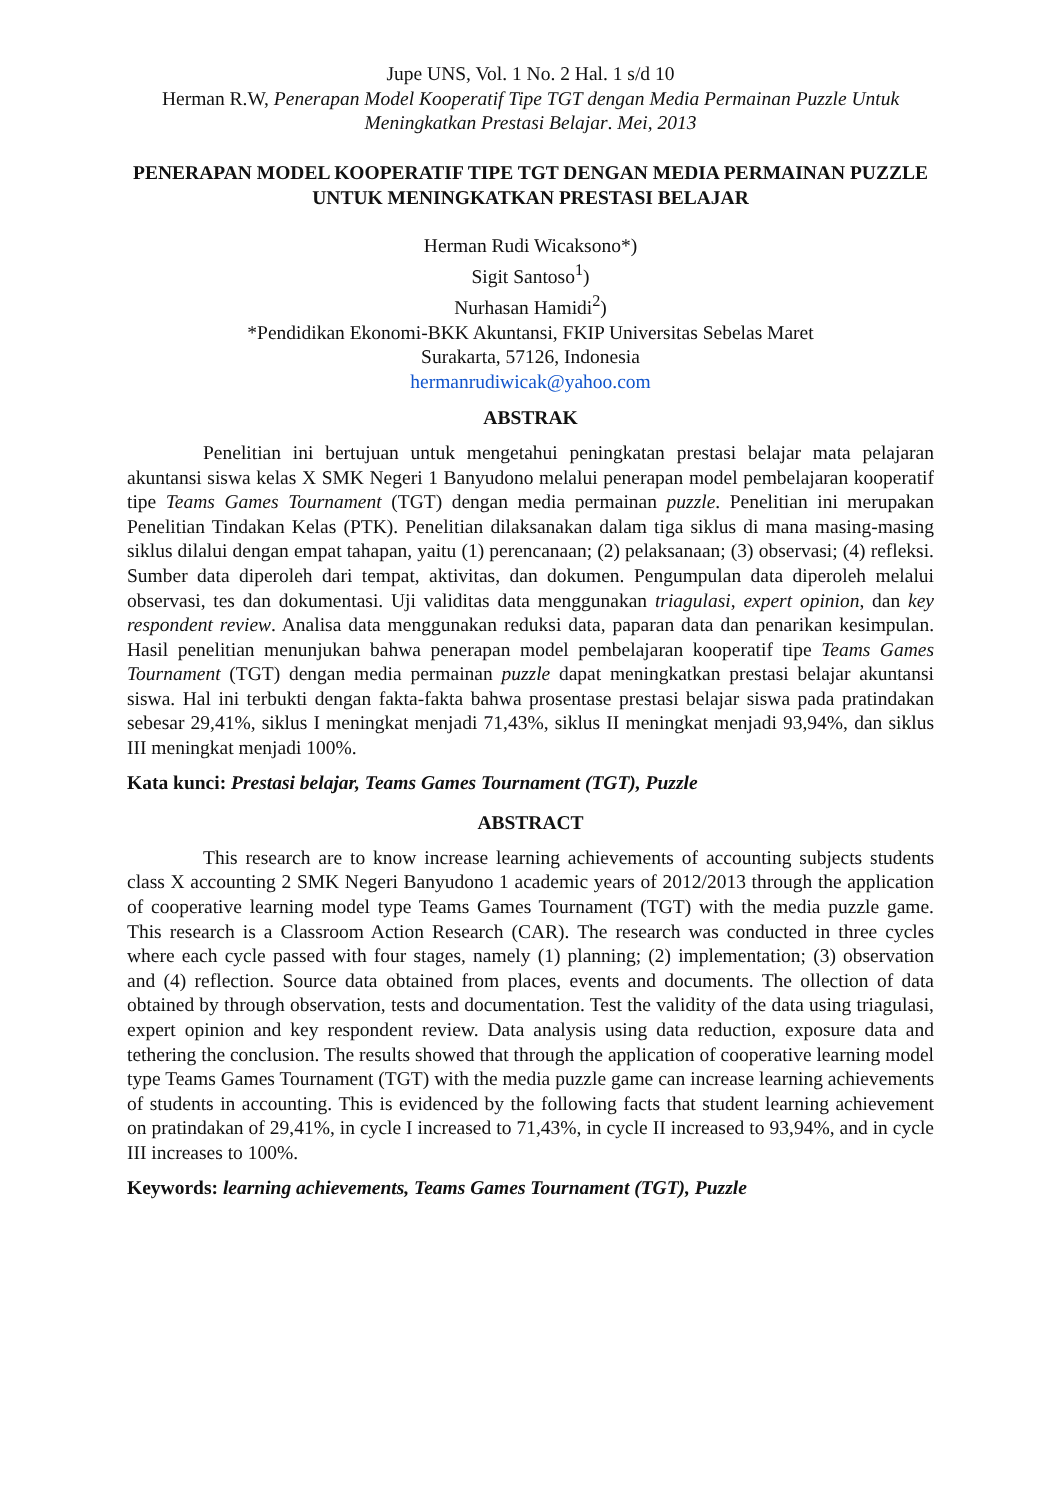Jupe UNS, Vol. 1 No. 2 Hal. 1 s/d 10
Herman R.W, Penerapan Model Kooperatif Tipe TGT dengan Media Permainan Puzzle Untuk Meningkatkan Prestasi Belajar. Mei, 2013
PENERAPAN MODEL KOOPERATIF TIPE TGT DENGAN MEDIA PERMAINAN PUZZLE UNTUK MENINGKATKAN PRESTASI BELAJAR
Herman Rudi Wicaksono*)
Sigit Santoso<sup>1</sup>)
Nurhasan Hamidi<sup>2</sup>)
*Pendidikan Ekonomi-BKK Akuntansi, FKIP Universitas Sebelas Maret
Surakarta, 57126, Indonesia
hermanrudiwicak@yahoo.com
ABSTRAK
Penelitian ini bertujuan untuk mengetahui peningkatan prestasi belajar mata pelajaran akuntansi siswa kelas X SMK Negeri 1 Banyudono melalui penerapan model pembelajaran kooperatif tipe Teams Games Tournament (TGT) dengan media permainan puzzle. Penelitian ini merupakan Penelitian Tindakan Kelas (PTK). Penelitian dilaksanakan dalam tiga siklus di mana masing-masing siklus dilalui dengan empat tahapan, yaitu (1) perencanaan; (2) pelaksanaan; (3) observasi; (4) refleksi. Sumber data diperoleh dari tempat, aktivitas, dan dokumen. Pengumpulan data diperoleh melalui observasi, tes dan dokumentasi. Uji validitas data menggunakan triagulasi, expert opinion, dan key respondent review. Analisa data menggunakan reduksi data, paparan data dan penarikan kesimpulan. Hasil penelitian menunjukan bahwa penerapan model pembelajaran kooperatif tipe Teams Games Tournament (TGT) dengan media permainan puzzle dapat meningkatkan prestasi belajar akuntansi siswa. Hal ini terbukti dengan fakta-fakta bahwa prosentase prestasi belajar siswa pada pratindakan sebesar 29,41%, siklus I meningkat menjadi 71,43%, siklus II meningkat menjadi 93,94%, dan siklus III meningkat menjadi 100%.
Kata kunci: Prestasi belajar, Teams Games Tournament (TGT), Puzzle
ABSTRACT
This research are to know increase learning achievements of accounting subjects students class X accounting 2 SMK Negeri Banyudono 1 academic years of 2012/2013 through the application of cooperative learning model type Teams Games Tournament (TGT) with the media puzzle game. This research is a Classroom Action Research (CAR). The research was conducted in three cycles where each cycle passed with four stages, namely (1) planning; (2) implementation; (3) observation and (4) reflection. Source data obtained from places, events and documents. The ollection of data obtained by through observation, tests and documentation. Test the validity of the data using triagulasi, expert opinion and key respondent review. Data analysis using data reduction, exposure data and tethering the conclusion. The results showed that through the application of cooperative learning model type Teams Games Tournament (TGT) with the media puzzle game can increase learning achievements of students in accounting. This is evidenced by the following facts that student learning achievement on pratindakan of 29,41%, in cycle I increased to 71,43%, in cycle II increased to 93,94%, and in cycle III increases to 100%.
Keywords: learning achievements, Teams Games Tournament (TGT), Puzzle